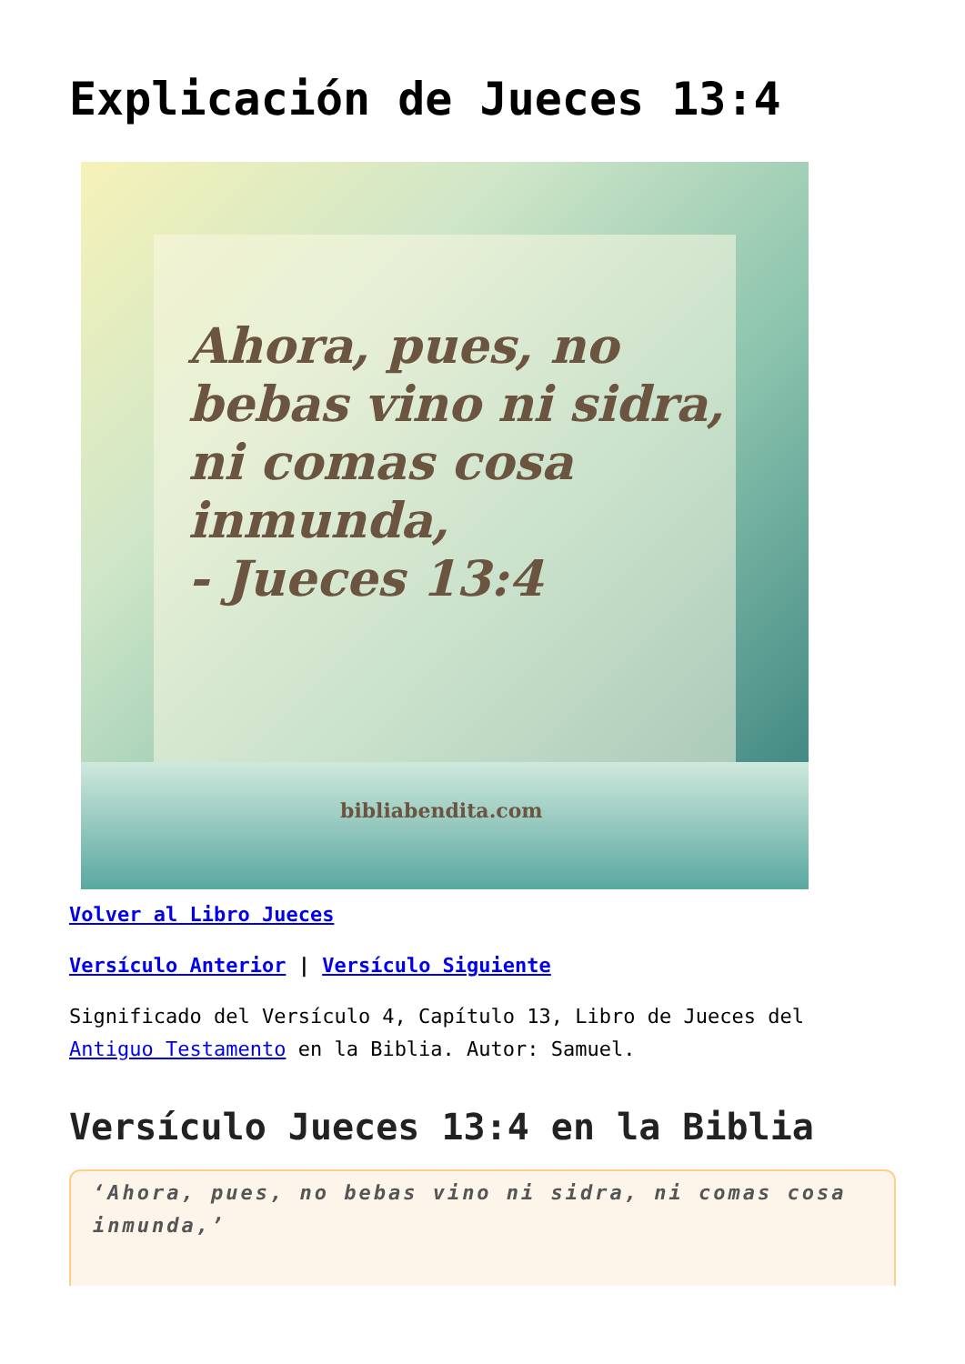Explicación de Jueces 13:4
Ahora, pues, no
bebas vino ni sidra,
ni comas cosa
inmunda,
- Jueces 13:4
bibliabendita.com
Volver al Libro Jueces
Versículo Anterior | Versículo Siguiente
Significado del Versículo 4, Capítulo 13, Libro de Jueces del Antiguo Testamento en la Biblia. Autor: Samuel.
Versículo Jueces 13:4 en la Biblia
‘Ahora, pues, no bebas vino ni sidra, ni comas cosa inmunda,’